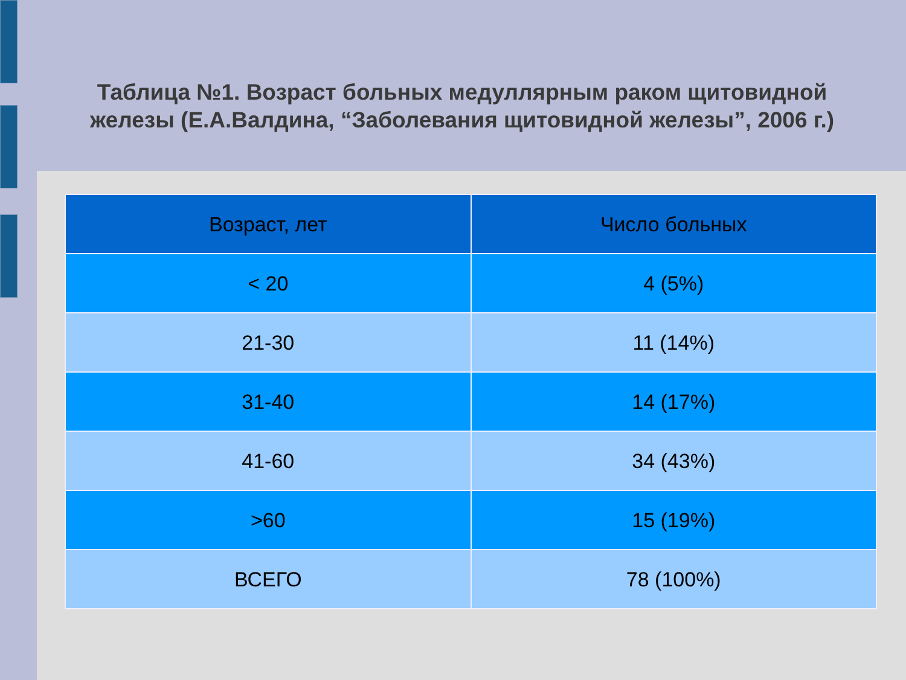Таблица №1. Возраст больных медуллярным раком щитовидной железы (Е.А.Валдина, “Заболевания щитовидной железы”, 2006 г.)
| Возраст, лет | Число больных |
| --- | --- |
| < 20 | 4 (5%) |
| 21-30 | 11 (14%) |
| 31-40 | 14 (17%) |
| 41-60 | 34 (43%) |
| >60 | 15 (19%) |
| ВСЕГО | 78 (100%) |